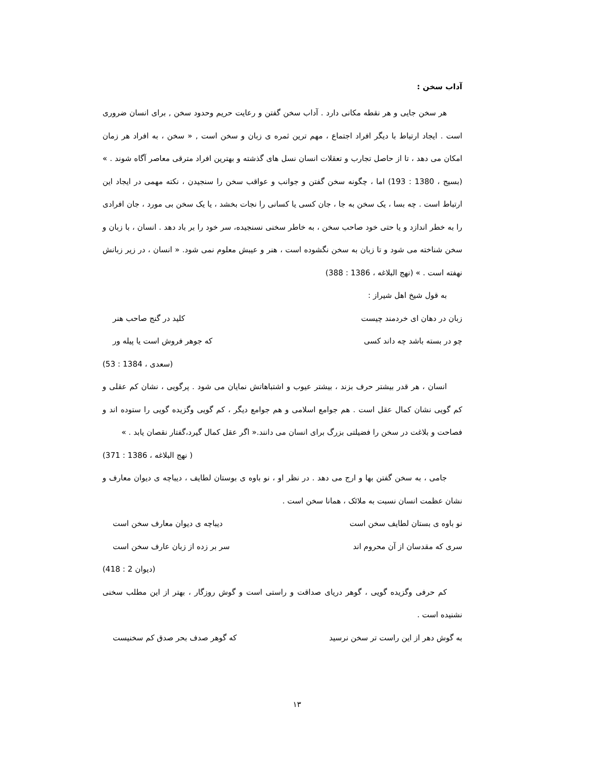آداب سخن :
هر سخن جایی و هر نقطه مکانی دارد . آداب سخن گفتن و رعایت حریم وحدود سخن , برای انسان ضروری است . ایجاد ارتباط با دیگر افراد اجتماع ، مهم ترین ثمره ی زبان و سخن است , « سخن ، به افراد هر زمان امکان می دهد ، تا از حاصل تجارب و تعقلات انسان نسل های گذشته و بهترین افراد مترقی معاصر آگاه شوند . » (بسیج ، 1380 : 193) اما ، چگونه سخن گفتن و جوانب و عواقب سخن را سنجیدن ، نکته مهمی در ایجاد این ارتباط است . چه بسا ، یک سخن به جا ، جان کسی یا کسانی را نجات بخشد ، یا یک سخن بی مورد ، جان افرادی را به خطر اندازد و یا حتی خود صاحب سخن ، به خاطر سخنی نسنجیده، سر خود را بر باد دهد . انسان ، با زبان و سخن شناخته می شود و تا زبان به سخن نگشوده است ، هنر و عیبش معلوم نمی شود. « انسان ، در زیر زبانش نهفته است . » (نهج البلاغه ، 1386 : 388)
به قول شیخ اهل شیراز :
زبان در دهان ای خردمند چیست کلید در گنج صاحب هنر
چو در بسته باشد چه داند کسی که جوهر فروش است یا پیله ور
(سعدی ، 1384 : 53)
انسان ، هر قدر بیشتر حرف بزند ، بیشتر عیوب و اشتباهاتش نمایان می شود . پرگویی ، نشان کم عقلی و کم گویی نشان کمال عقل است . هم جوامع اسلامی و هم جوامع دیگر ، کم گویی وگزیده گویی را ستوده اند و فصاحت و بلاغت در سخن را فضیلتی بزرگ برای انسان می دانند.« اگر عقل کمال گیرد،گفتار نقصان یابد . »
( نهج البلاغه ، 1386 : 371)
جامی ، به سخن گفتن بها و ارج می دهد . در نظر او ، نو باوه ی بوستان لطایف ، دیباچه ی دیوان معارف و نشان عظمت انسان نسبت به ملائک ، همانا سخن است .
نو باوه ی بستان لطایف سخن است دیباچه ی دیوان معارف سخن است
سری که مقدسان از آن محروم اند سر بر زده از زبان عارف سخن است
(دیوان 2 : 418)
کم حرفی وگزیده گویی ، گوهر دریای صداقت و راستی است و گوش روزگار ، بهتر از این مطلب سخنی نشنیده است .
به گوش دهر از این راست تر سخن نرسید که گوهر صدف بحر صدق کم سخنیست
۱۳